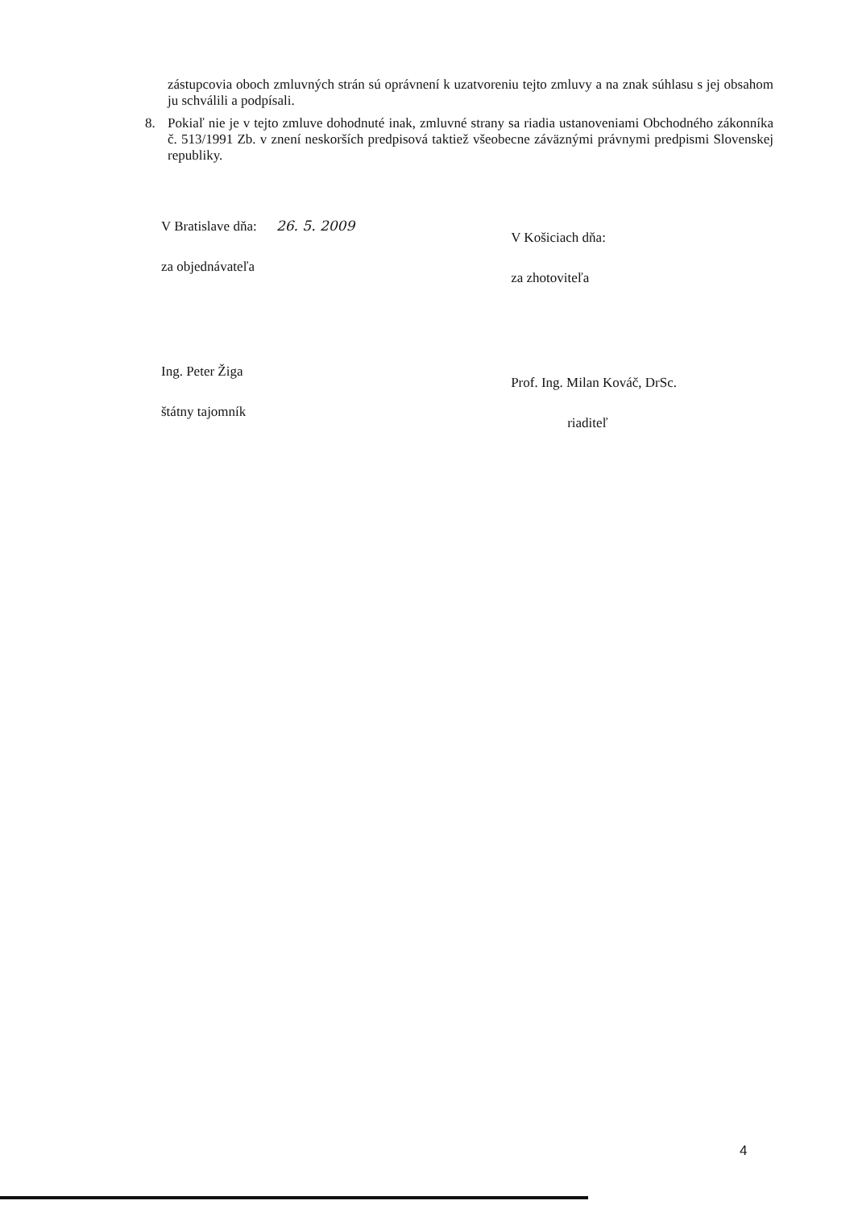zástupcovia oboch zmluvných strán sú oprávnení k uzatvoreniu tejto zmluvy a na znak súhlasu s jej obsahom ju schválili a podpísali.
8. Pokiaľ nie je v tejto zmluve dohodnuté inak, zmluvné strany sa riadia ustanoveniami Obchodného zákonníka č. 513/1991 Zb. v znení neskorších predpisová taktiež všeobecne záväznými právnymi predpismi Slovenskej republiky.
V Bratislave dňa: 26. 5. 2009
za objednávateľa
Ing. Peter Žiga
štátny tajomník
V Košiciach dňa:
za zhotoviteľa
Prof. Ing. Milan Kováč, DrSc.
riaditeľ
4